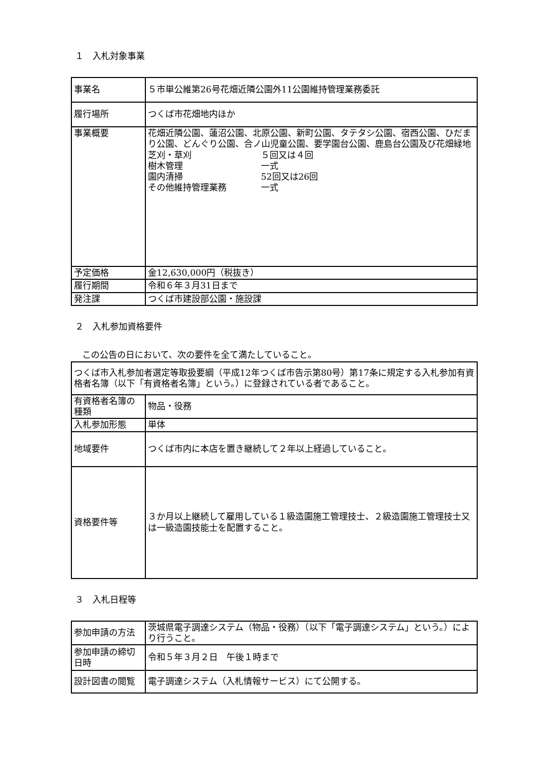１　入札対象事業
| 事業名 | ５市単公維第26号花畑近隣公園外11公園維持管理業務委託 |
| 履行場所 | つくば市花畑地内ほか |
| 事業概要 | 花畑近隣公園、蓮沼公園、北原公園、新町公園、タテタシ公園、宿西公園、ひだまり公園、どんぐり公園、合ノ山児童公園、要学園台公園、鹿島台公園及び花畑緑地 芝刈・草刈 ５回又は４回 樹木管理 一式 園内清掃 52回又は26回 その他維持管理業務 一式 |
| 予定価格 | 金12,630,000円（税抜き） |
| 履行期間 | 令和６年３月31日まで |
| 発注課 | つくば市建設部公園・施設課 |
２　入札参加資格要件
この公告の日において、次の要件を全て満たしていること。
| つくば市入札参加者選定等取扱要綱（平成12年つくば市告示第80号）第17条に規定する入札参加有資格者名簿（以下「有資格者名簿」という。）に登録されている者であること。 | |
| 有資格者名簿の種類 | 物品・役務 |
| 入札参加形態 | 単体 |
| 地域要件 | つくば市内に本店を置き継続して２年以上経過していること。 |
| 資格要件等 | ３か月以上継続して雇用している１級造園施工管理技士、２級造園施工管理技士又は一級造園技能士を配置すること。 |
３　入札日程等
| 参加申請の方法 | 茨城県電子調達システム（物品・役務）（以下「電子調達システム」という。）により行うこと。 |
| 参加申請の締切日時 | 令和５年３月２日 午後１時まで |
| 設計図書の閲覧 | 電子調達システム（入札情報サービス）にて公開する。 |